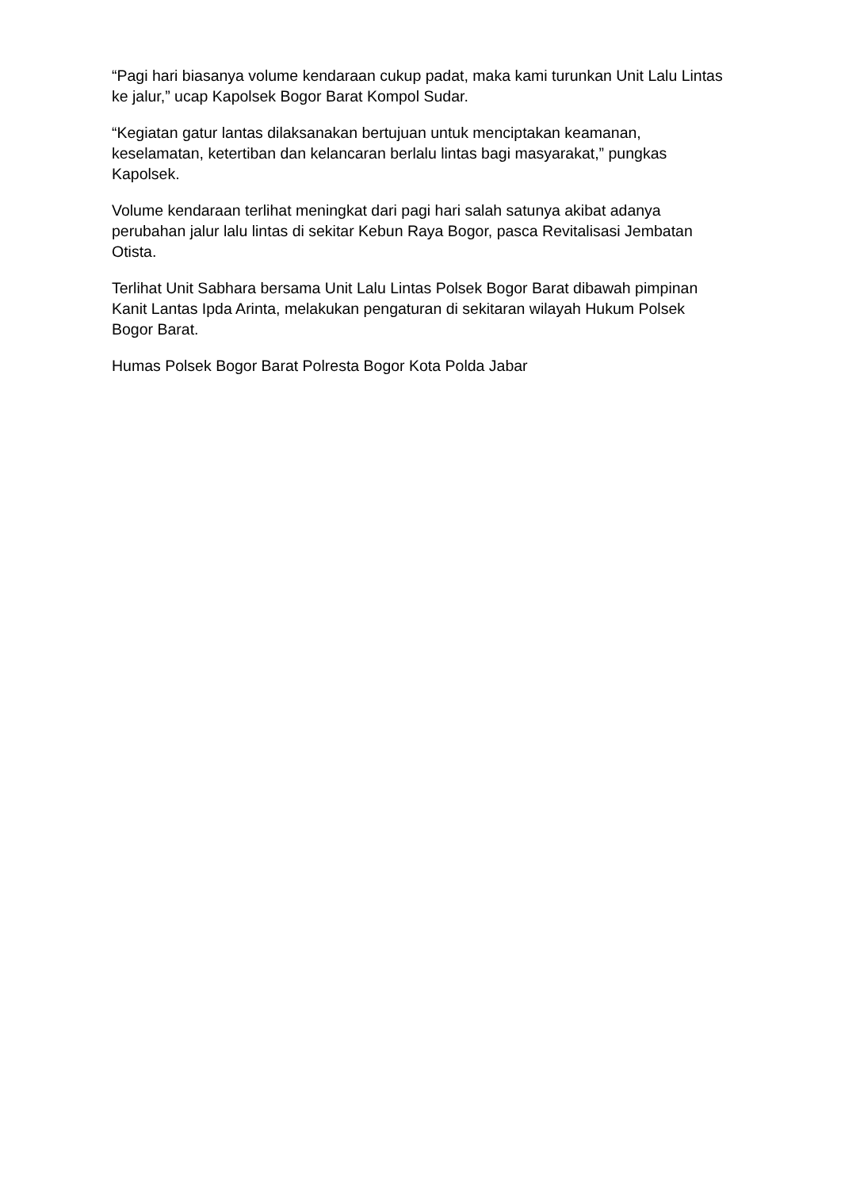“Pagi hari biasanya volume kendaraan cukup padat, maka kami turunkan Unit Lalu Lintas ke jalur,” ucap Kapolsek Bogor Barat Kompol Sudar.
“Kegiatan gatur lantas dilaksanakan bertujuan untuk menciptakan keamanan, keselamatan, ketertiban dan kelancaran berlalu lintas bagi masyarakat,” pungkas Kapolsek.
Volume kendaraan terlihat meningkat dari pagi hari salah satunya akibat adanya perubahan jalur lalu lintas di sekitar Kebun Raya Bogor, pasca Revitalisasi Jembatan Otista.
Terlihat Unit Sabhara bersama Unit Lalu Lintas Polsek Bogor Barat dibawah pimpinan Kanit Lantas Ipda Arinta, melakukan pengaturan di sekitaran wilayah Hukum Polsek Bogor Barat.
Humas Polsek Bogor Barat Polresta Bogor Kota Polda Jabar